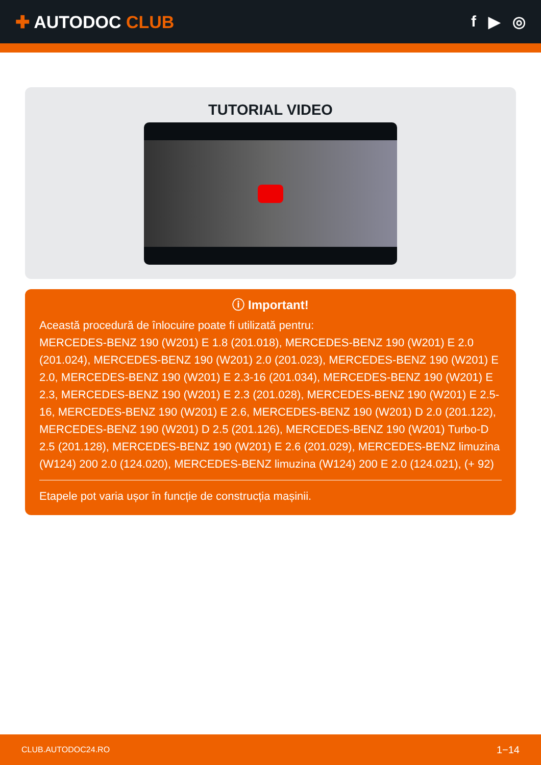✚ AUTODOC CLUB f ▶ ◎
TUTORIAL VIDEO
ⓘ Important!
Această procedură de înlocuire poate fi utilizată pentru:
MERCEDES-BENZ 190 (W201) E 1.8 (201.018), MERCEDES-BENZ 190 (W201) E 2.0 (201.024), MERCEDES-BENZ 190 (W201) 2.0 (201.023), MERCEDES-BENZ 190 (W201) E 2.0, MERCEDES-BENZ 190 (W201) E 2.3-16 (201.034), MERCEDES-BENZ 190 (W201) E 2.3, MERCEDES-BENZ 190 (W201) E 2.3 (201.028), MERCEDES-BENZ 190 (W201) E 2.5-16, MERCEDES-BENZ 190 (W201) E 2.6, MERCEDES-BENZ 190 (W201) D 2.0 (201.122), MERCEDES-BENZ 190 (W201) D 2.5 (201.126), MERCEDES-BENZ 190 (W201) Turbo-D 2.5 (201.128), MERCEDES-BENZ 190 (W201) E 2.6 (201.029), MERCEDES-BENZ limuzina (W124) 200 2.0 (124.020), MERCEDES-BENZ limuzina (W124) 200 E 2.0 (124.021), (+ 92)
Etapele pot varia ușor în funcție de construcția mașinii.
CLUB.AUTODOC24.RO 1−14